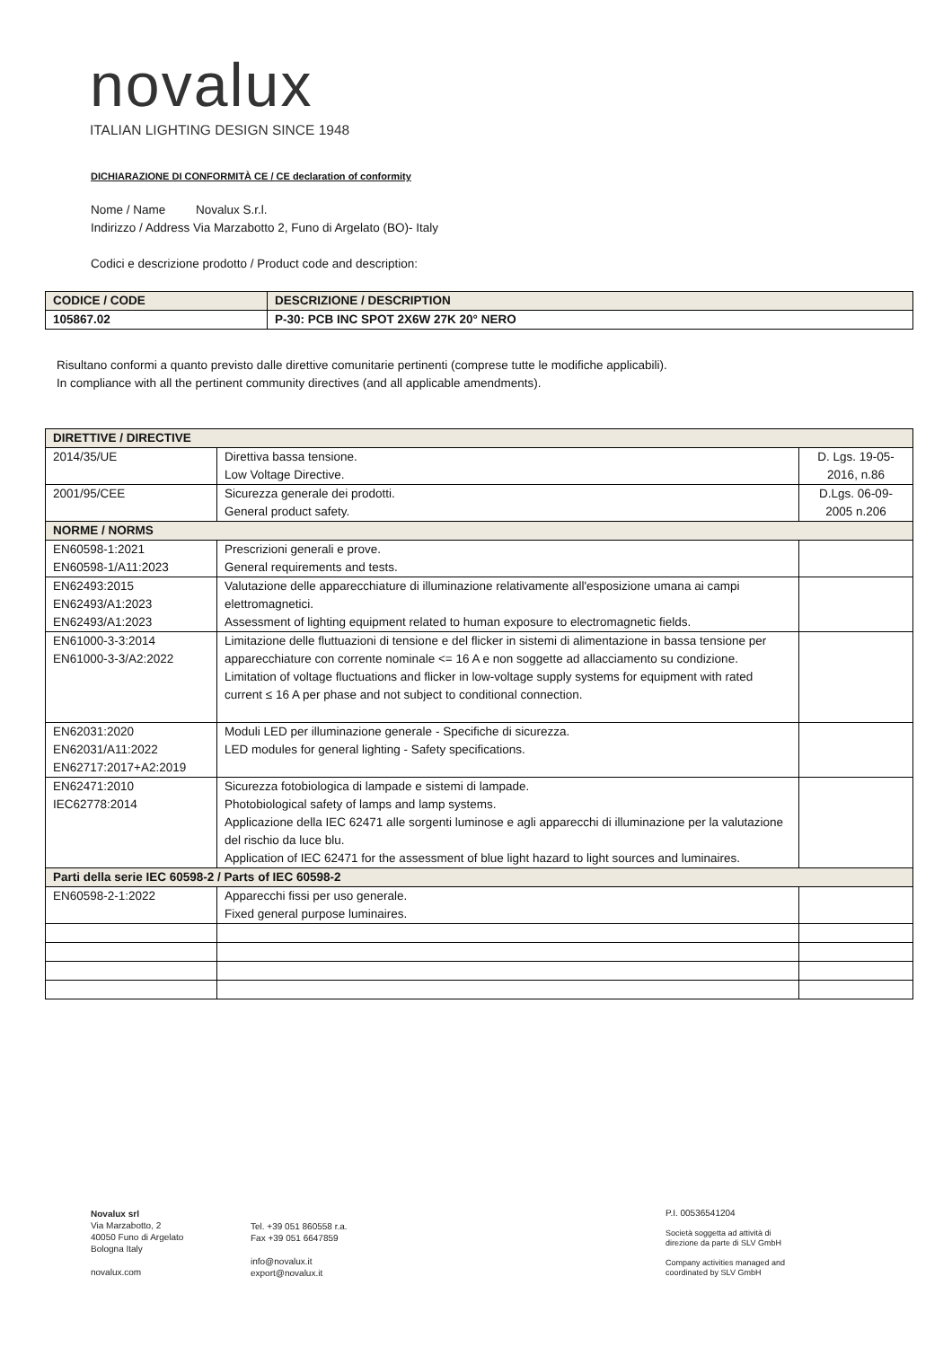novalux
ITALIAN LIGHTING DESIGN SINCE 1948
DICHIARAZIONE DI CONFORMITÀ CE / CE declaration of conformity
Nome / Name Novalux S.r.l.
Indirizzo / Address Via Marzabotto 2, Funo di Argelato (BO)- Italy
Codici e descrizione prodotto / Product code and description:
| CODICE / CODE | DESCRIZIONE / DESCRIPTION |
| 105867.02 | P-30: PCB INC SPOT 2X6W 27K 20° NERO |
Risultano conformi a quanto previsto dalle direttive comunitarie pertinenti (comprese tutte le modifiche applicabili).
In compliance with all the pertinent community directives (and all applicable amendments).
| DIRETTIVE / DIRECTIVE | | |
| 2014/35/UE | Direttiva bassa tensione. Low Voltage Directive. | D. Lgs. 19-05-2016, n.86 |
| 2001/95/CEE | Sicurezza generale dei prodotti. General product safety. | D.Lgs. 06-09-2005 n.206 |
| NORME / NORMS | | |
| EN60598-1:2021 EN60598-1/A11:2023 | Prescrizioni generali e prove. General requirements and tests. | |
| EN62493:2015 EN62493/A1:2023 EN62493/A1:2023 | Valutazione delle apparecchiature di illuminazione relativamente all'esposizione umana ai campi elettromagnetici. Assessment of lighting equipment related to human exposure to electromagnetic fields. | |
| EN61000-3-3:2014 EN61000-3-3/A2:2022 | Limitazione delle fluttuazioni di tensione e del flicker in sistemi di alimentazione in bassa tensione per apparecchiature con corrente nominale <= 16 A e non soggette ad allacciamento su condizione. Limitation of voltage fluctuations and flicker in low-voltage supply systems for equipment with rated current ≤ 16 A per phase and not subject to conditional connection. | |
| EN62031:2020 EN62031/A11:2022 EN62717:2017+A2:2019 | Moduli LED per illuminazione generale - Specifiche di sicurezza. LED modules for general lighting - Safety specifications. | |
| EN62471:2010 IEC62778:2014 | Sicurezza fotobiologica di lampade e sistemi di lampade. Photobiological safety of lamps and lamp systems. Applicazione della IEC 62471 alle sorgenti luminose e agli apparecchi di illuminazione per la valutazione del rischio da luce blu. Application of IEC 62471 for the assessment of blue light hazard to light sources and luminaires. | |
| Parti della serie IEC 60598-2 / Parts of IEC 60598-2 | | |
| EN60598-2-1:2022 | Apparecchi fissi per uso generale. Fixed general purpose luminaires. | |
Novalux srl
Via Marzabotto, 2
40050 Funo di Argelato
Bologna Italy
novalux.com
Tel. +39 051 860558 r.a.
Fax +39 051 6647859
info@novalux.it
export@novalux.it
P.I. 00536541204
Società soggetta ad attività di
direzione da parte di SLV GmbH
Company activities managed and
coordinated by SLV GmbH